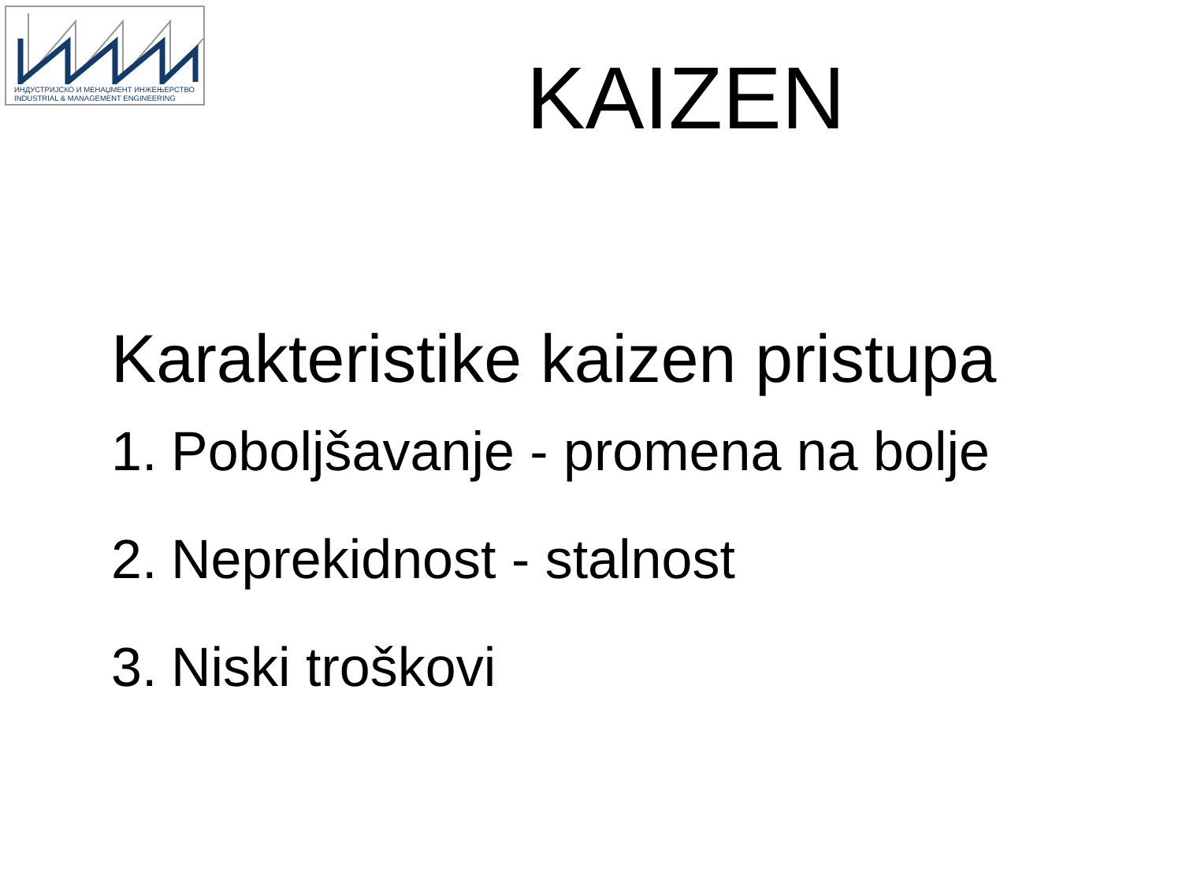ИНДУСТРИЈСКО И МЕНАЏМЕНТ ИНЖЕЊЕРСТВО
INDUSTRIAL & MANAGEMENT ENGINEERING
KAIZEN
Karakteristike kaizen pristupa
1. Poboljšavanje - promena na bolje
2. Neprekidnost - stalnost
3. Niski troškovi